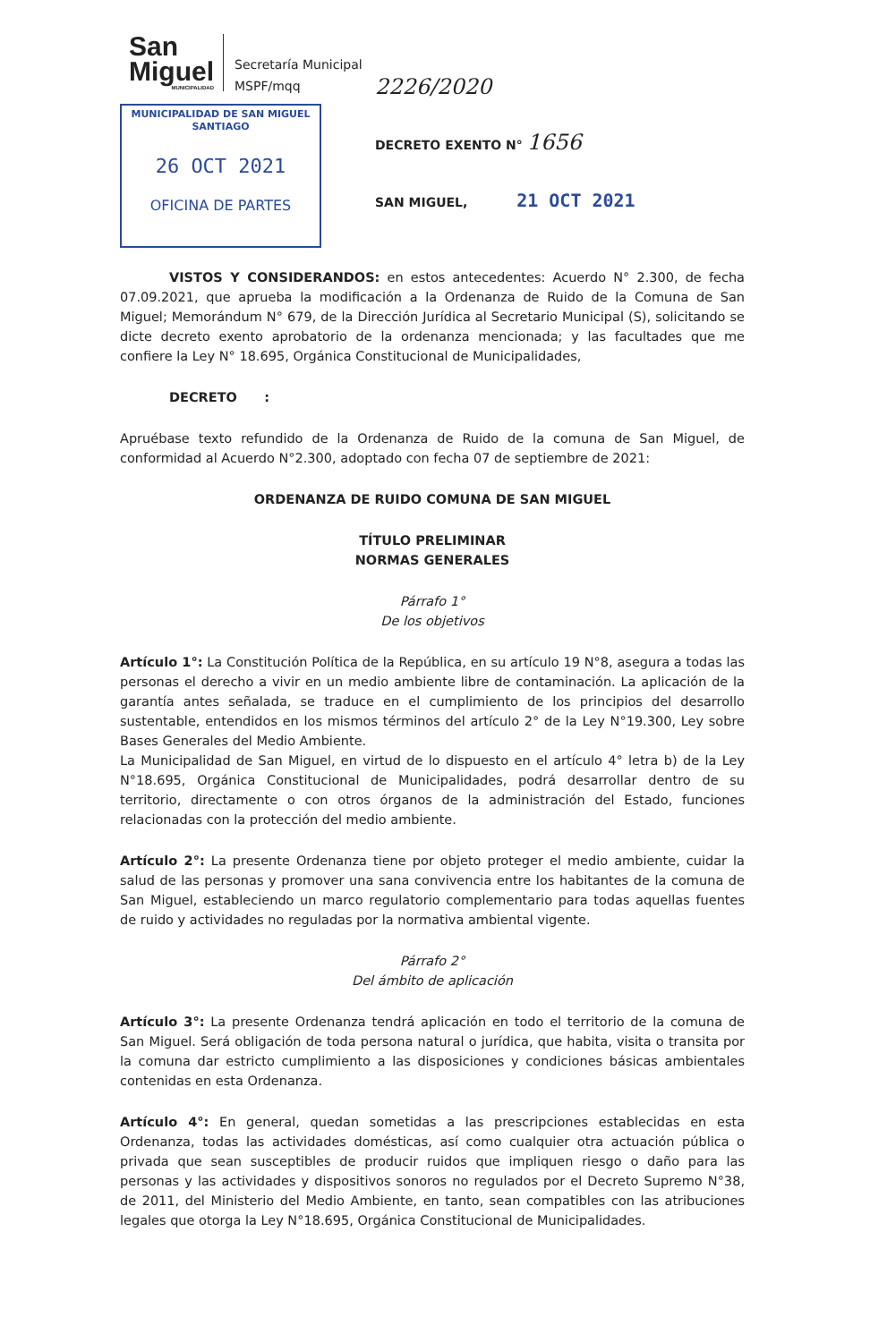San
Miguel
MUNICIPALIDAD
Secretaría Municipal
MSPF/mqq
MUNICIPALIDAD DE SAN MIGUEL
SANTIAGO
26 OCT 2021
OFICINA DE PARTES
2226/2020
DECRETO EXENTO N° 1656
SAN MIGUEL, 21 OCT 2021
VISTOS Y CONSIDERANDOS: en estos antecedentes: Acuerdo N° 2.300, de fecha 07.09.2021, que aprueba la modificación a la Ordenanza de Ruido de la Comuna de San Miguel; Memorándum N° 679, de la Dirección Jurídica al Secretario Municipal (S), solicitando se dicte decreto exento aprobatorio de la ordenanza mencionada; y las facultades que me confiere la Ley N° 18.695, Orgánica Constitucional de Municipalidades,
DECRETO :
Apruébase texto refundido de la Ordenanza de Ruido de la comuna de San Miguel, de conformidad al Acuerdo N°2.300, adoptado con fecha 07 de septiembre de 2021:
ORDENANZA DE RUIDO COMUNA DE SAN MIGUEL
TÍTULO PRELIMINAR
NORMAS GENERALES
Párrafo 1°
De los objetivos
Artículo 1°: La Constitución Política de la República, en su artículo 19 N°8, asegura a todas las personas el derecho a vivir en un medio ambiente libre de contaminación. La aplicación de la garantía antes señalada, se traduce en el cumplimiento de los principios del desarrollo sustentable, entendidos en los mismos términos del artículo 2° de la Ley N°19.300, Ley sobre Bases Generales del Medio Ambiente.
La Municipalidad de San Miguel, en virtud de lo dispuesto en el artículo 4° letra b) de la Ley N°18.695, Orgánica Constitucional de Municipalidades, podrá desarrollar dentro de su territorio, directamente o con otros órganos de la administración del Estado, funciones relacionadas con la protección del medio ambiente.
Artículo 2°: La presente Ordenanza tiene por objeto proteger el medio ambiente, cuidar la salud de las personas y promover una sana convivencia entre los habitantes de la comuna de San Miguel, estableciendo un marco regulatorio complementario para todas aquellas fuentes de ruido y actividades no reguladas por la normativa ambiental vigente.
Párrafo 2°
Del ámbito de aplicación
Artículo 3°: La presente Ordenanza tendrá aplicación en todo el territorio de la comuna de San Miguel. Será obligación de toda persona natural o jurídica, que habita, visita o transita por la comuna dar estricto cumplimiento a las disposiciones y condiciones básicas ambientales contenidas en esta Ordenanza.
Artículo 4°: En general, quedan sometidas a las prescripciones establecidas en esta Ordenanza, todas las actividades domésticas, así como cualquier otra actuación pública o privada que sean susceptibles de producir ruidos que impliquen riesgo o daño para las personas y las actividades y dispositivos sonoros no regulados por el Decreto Supremo N°38, de 2011, del Ministerio del Medio Ambiente, en tanto, sean compatibles con las atribuciones legales que otorga la Ley N°18.695, Orgánica Constitucional de Municipalidades.